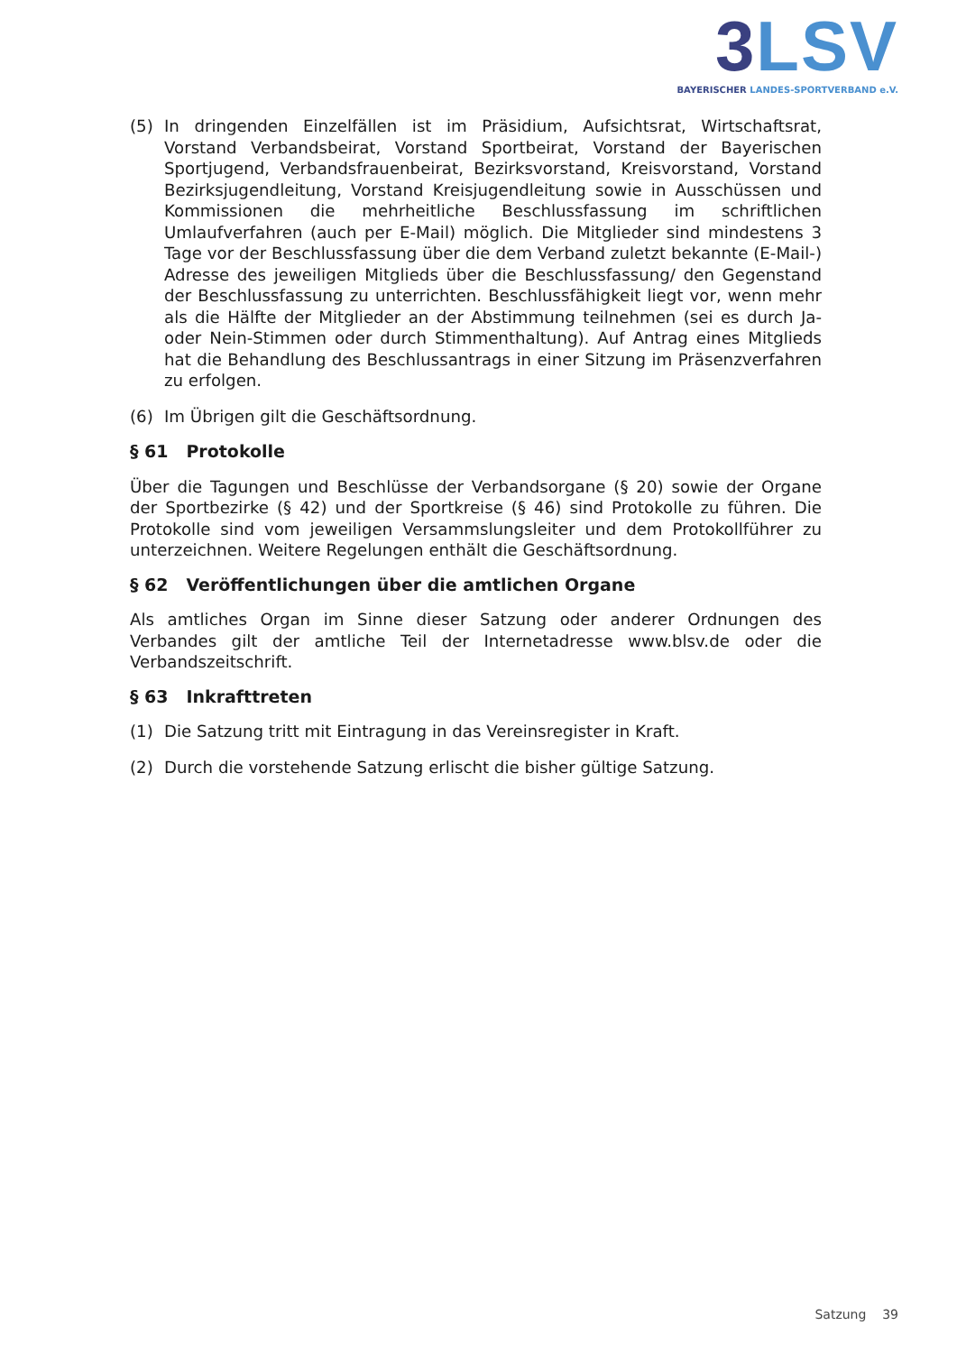3 LSV
BAYERISCHER LANDES-SPORTVERBAND e.V.
(5) In dringenden Einzelfällen ist im Präsidium, Aufsichtsrat, Wirtschaftsrat, Vorstand Verbandsbeirat, Vorstand Sportbeirat, Vorstand der Bayerischen Sportjugend, Verbandsfrauenbeirat, Bezirksvorstand, Kreisvorstand, Vorstand Bezirksjugend­leitung, Vorstand Kreisjugendleitung sowie in Ausschüssen und Kommissionen die mehrheitliche Beschlussfassung im schriftlichen Umlaufverfahren (auch per E-Mail) möglich. Die Mitglieder sind mindestens 3 Tage vor der Beschlussfassung über die dem Verband zuletzt bekannte (E-Mail-) Adresse des jeweiligen Mitglieds über die Beschlussfassung/ den Gegenstand der Beschlussfassung zu unterrich­ten. Beschlussfähigkeit liegt vor, wenn mehr als die Hälfte der Mitglieder an der Abstimmung teilnehmen (sei es durch Ja- oder Nein-Stimmen oder durch Stimm­enthaltung). Auf Antrag eines Mitglieds hat die Behandlung des Beschlussantrags in einer Sitzung im Präsenzverfahren zu erfolgen.
(6) Im Übrigen gilt die Geschäftsordnung.
§ 61 Protokolle
Über die Tagungen und Beschlüsse der Verbandsorgane (§ 20) sowie der Organe der Sportbezirke (§ 42) und der Sportkreise (§ 46) sind Protokolle zu führen. Die Proto­kolle sind vom jeweiligen Versammslungsleiter und dem Protokollführer zu unter­zeichnen. Weitere Regelungen enthält die Geschäftsordnung.
§ 62 Veröffentlichungen über die amtlichen Organe
Als amtliches Organ im Sinne dieser Satzung oder anderer Ordnungen des Verbandes gilt der amtliche Teil der Internetadresse www.blsv.de oder die Verbandszeitschrift.
§ 63 Inkrafttreten
(1) Die Satzung tritt mit Eintragung in das Vereinsregister in Kraft.
(2) Durch die vorstehende Satzung erlischt die bisher gültige Satzung.
Satzung 39